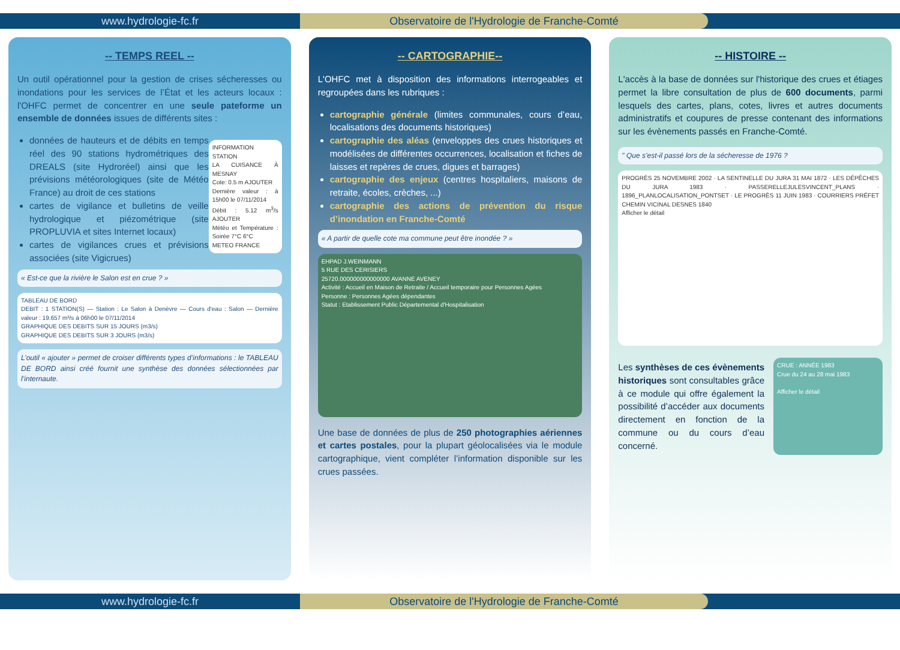www.hydrologie-fc.fr Observatoire de l'Hydrologie de Franche-Comté
-- TEMPS REEL --
Un outil opérationnel pour la gestion de crises sécheresses ou inondations pour les services de l’État et les acteurs locaux : l'OHFC permet de concentrer en une seule pateforme un ensemble de données issues de différents sites :
INFORMATION STATION
LA CUISANCE À MESNAY
Cote: 0.5 m AJOUTER
Dernière valeur : à 15h00 le 07/11/2014
Débit : 5.12 m<sup>3</sup>/s AJOUTER
Météo et Température : Soirée 7°C 6°C
METEO FRANCE
données de hauteurs et de débits en temps réel des 90 stations hydrométriques des DREALS (site Hydroréel) ainsi que les prévisions météorologiques (site de Météo France) au droit de ces stations
cartes de vigilance et bulletins de veille hydrologique et piézométrique (site PROPLUVIA et sites Internet locaux)
cartes de vigilances crues et prévisions associées (site Vigicrues)
« Est-ce que la rivière le Salon est en crue ? »
TABLEAU DE BORD
DEBIT : 1 STATION(S) — Station : Le Salon à Denèvre — Cours d'eau : Salon — Dernière valeur : 19.657 m³/s à 06h00 le 07/11/2014
GRAPHIQUE DES DEBITS SUR 15 JOURS (m3/s)
GRAPHIQUE DES DEBITS SUR 3 JOURS (m3/s)
L’outil « ajouter » permet de croiser différents types d’informations : le TABLEAU DE BORD ainsi créé fournit une synthèse des données sélectionnées par l’internaute.
-- CARTOGRAPHIE--
L'OHFC met à disposition des informations interrogeables et regroupées dans les rubriques :
cartographie générale (limites communales, cours d’eau, localisations des documents historiques)
cartographie des aléas (enveloppes des crues historiques et modélisées de différentes occurrences, localisation et fiches de laisses et repères de crues, digues et barrages)
cartographie des enjeux (centres hospitaliers, maisons de retraite, écoles, crèches, ...)
cartographie des actions de prévention du risque d’inondation en Franche-Comté
« A partir de quelle cote ma commune peut être inondée ? »
EHPAD J.WEINMANN
5 RUE DES CERISIERS
25720.000000000000000 AVANNE AVENEY
Activité : Accueil en Maison de Retraite / Accueil temporaire pour Personnes Agées
Personne : Personnes Agées dépendantes
Statut : Etablissement Public Départemental d'Hospitalisation
Une base de données de plus de 250 photographies aériennes et cartes postales, pour la plupart géolocalisées via le module cartographique, vient compléter l’information disponible sur les crues passées.
-- HISTOIRE --
L'accès à la base de données sur l'historique des crues et étiages permet la libre consultation de plus de 600 documents, parmi lesquels des cartes, plans, cotes, livres et autres documents administratifs et coupures de presse contenant des informations sur les évènements passés en Franche-Comté.
" Que s’est-il passé lors de la sécheresse de 1976 ?
PROGRÈS 25 NOVEMBRE 2002 · LA SENTINELLE DU JURA 31 MAI 1872 · LES DÉPÊCHES DU JURA 1983 · PASSERELLEJULESVINCENT_PLANS · 1896_PLANLOCALISATION_PONTSET · LE PROGRÈS 11 JUIN 1983 · COURRIERS PRÉFET CHEMIN VICINAL DESNES 1840
Afficher le détail
Les synthèses de ces évènements historiques sont consultables grâce à ce module qui offre également la possibilité d’accéder aux documents directement en fonction de la commune ou du cours d’eau concerné.
CRUE : ANNÉE 1983
Crue du 24 au 28 mai 1983
Afficher le détail
www.hydrologie-fc.fr Observatoire de l'Hydrologie de Franche-Comté